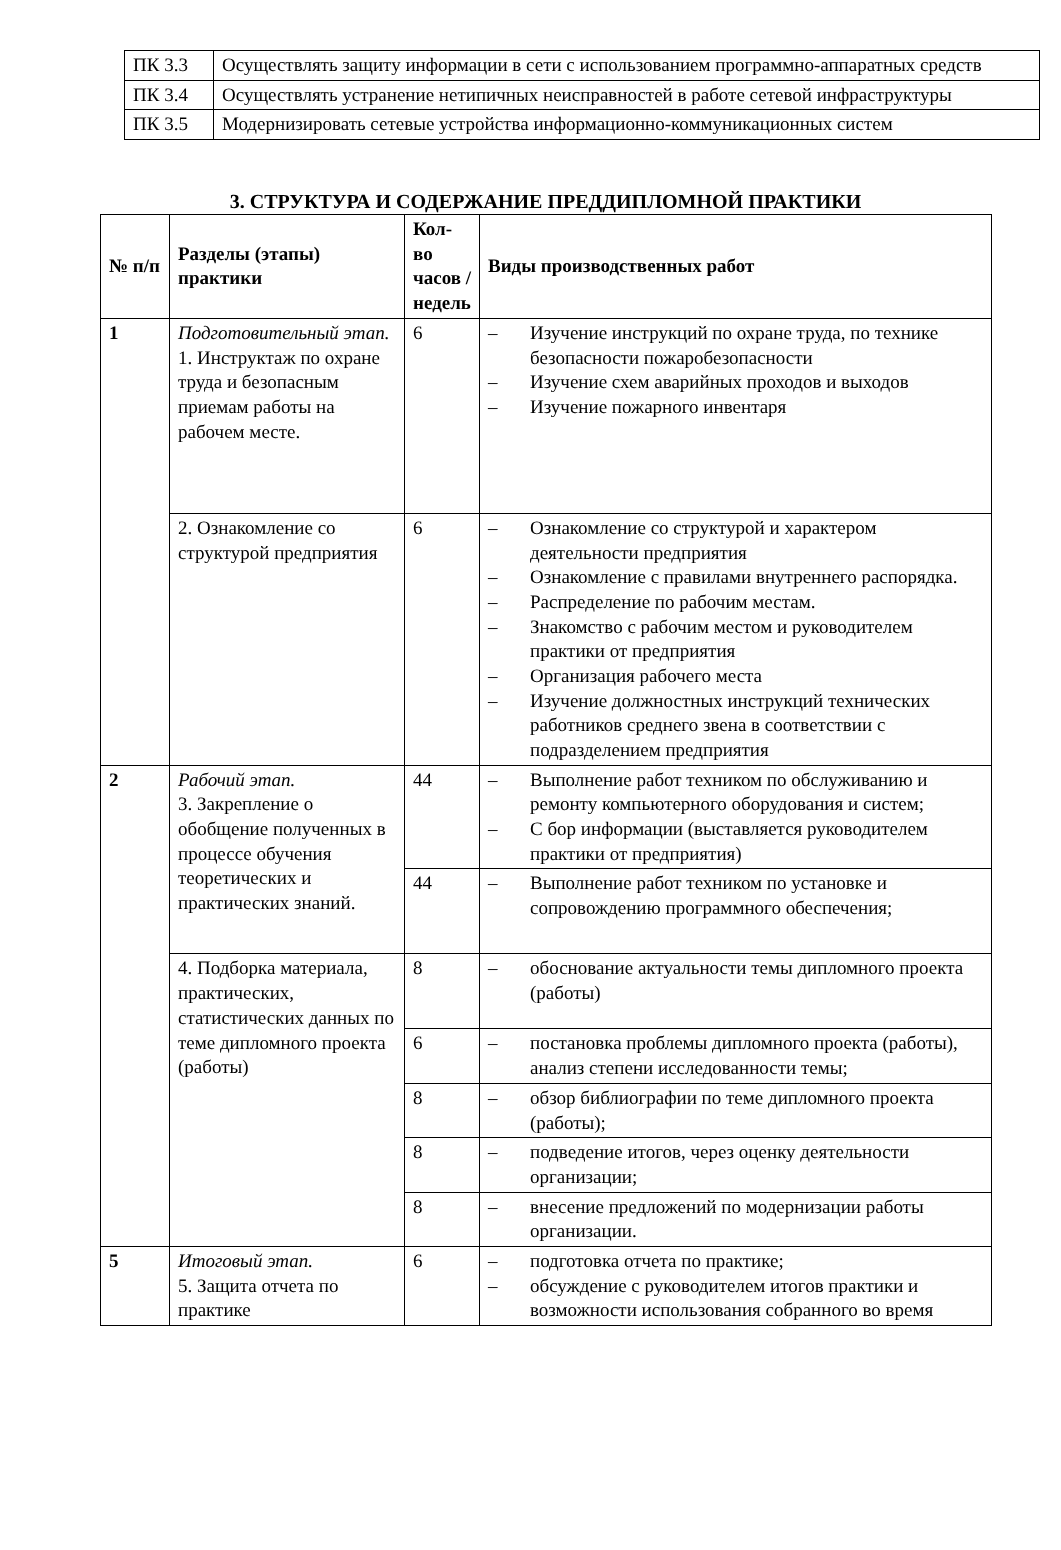| ПК 3.3 | Осуществлять защиту информации в сети с использованием программно-аппаратных средств |
| ПК 3.4 | Осуществлять устранение нетипичных неисправностей в работе сетевой инфраструктуры |
| ПК 3.5 | Модернизировать сетевые устройства информационно-коммуникационных систем |
3. СТРУКТУРА И СОДЕРЖАНИЕ ПРЕДДИПЛОМНОЙ ПРАКТИКИ
| № п/п | Разделы (этапы) практики | Кол-во часов / недель | Виды производственных работ |
| --- | --- | --- | --- |
| 1 | Подготовительный этап. 1. Инструктаж по охране труда и безопасным приемам работы на рабочем месте. | 6 | – Изучение инструкций по охране труда, по технике безопасности пожаробезопасности – Изучение схем аварийных проходов и выходов – Изучение пожарного инвентаря |
| | 2. Ознакомление со структурой предприятия | 6 | – Ознакомление со структурой и характером деятельности предприятия – Ознакомление с правилами внутреннего распорядка. – Распределение по рабочим местам. – Знакомство с рабочим местом и руководителем практики от предприятия – Организация рабочего места – Изучение должностных инструкций технических работников среднего звена в соответствии с подразделением предприятия |
| 2 | Рабочий этап. 3. Закрепление о обобщение полученных в процессе обучения теоретических и практических знаний. | 44 | – Выполнение работ техником по обслуживанию и ремонту компьютерного оборудования и систем; – С бор информации (выставляется руководителем практики от предприятия) |
| | | 44 | – Выполнение работ техником по установке и сопровождению программного обеспечения; |
| | 4. Подборка материала, практических, статистических данных по теме дипломного проекта (работы) | 8 | – обоснование актуальности темы дипломного проекта (работы) |
| | | 6 | – постановка проблемы дипломного проекта (работы), анализ степени исследованности темы; |
| | | 8 | – обзор библиографии по теме дипломного проекта (работы); |
| | | 8 | – подведение итогов, через оценку деятельности организации; |
| | | 8 | – внесение предложений по модернизации работы организации. |
| 5 | Итоговый этап. 5. Защита отчета по практике | 6 | – подготовка отчета по практике; – обсуждение с руководителем итогов практики и возможности использования собранного во время |